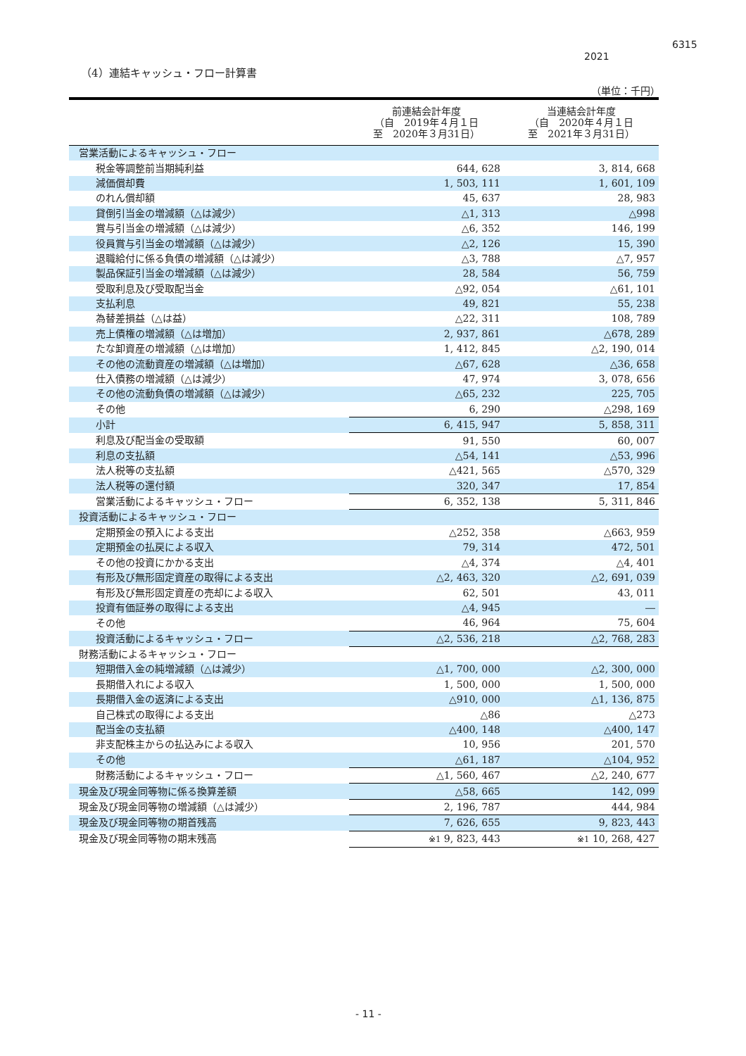6315
2021
（4）連結キャッシュ・フロー計算書
（単位：千円）
| | 前連結会計年度 （自 2019年４月１日 至 2020年３月31日） | 当連結会計年度 （自 2020年４月１日 至 2021年３月31日） |
| --- | --- | --- |
| 営業活動によるキャッシュ・フロー | | |
| 税金等調整前当期純利益 | 644, 628 | 3, 814, 668 |
| 減価償却費 | 1, 503, 111 | 1, 601, 109 |
| のれん償却額 | 45, 637 | 28, 983 |
| 貸倒引当金の増減額（△は減少） | △1, 313 | △998 |
| 賞与引当金の増減額（△は減少） | △6, 352 | 146, 199 |
| 役員賞与引当金の増減額（△は減少） | △2, 126 | 15, 390 |
| 退職給付に係る負債の増減額（△は減少） | △3, 788 | △7, 957 |
| 製品保証引当金の増減額（△は減少） | 28, 584 | 56, 759 |
| 受取利息及び受取配当金 | △92, 054 | △61, 101 |
| 支払利息 | 49, 821 | 55, 238 |
| 為替差損益（△は益） | △22, 311 | 108, 789 |
| 売上債権の増減額（△は増加） | 2, 937, 861 | △678, 289 |
| たな卸資産の増減額（△は増加） | 1, 412, 845 | △2, 190, 014 |
| その他の流動資産の増減額（△は増加） | △67, 628 | △36, 658 |
| 仕入債務の増減額（△は減少） | 47, 974 | 3, 078, 656 |
| その他の流動負債の増減額（△は減少） | △65, 232 | 225, 705 |
| その他 | 6, 290 | △298, 169 |
| 小計 | 6, 415, 947 | 5, 858, 311 |
| 利息及び配当金の受取額 | 91, 550 | 60, 007 |
| 利息の支払額 | △54, 141 | △53, 996 |
| 法人税等の支払額 | △421, 565 | △570, 329 |
| 法人税等の還付額 | 320, 347 | 17, 854 |
| 営業活動によるキャッシュ・フロー | 6, 352, 138 | 5, 311, 846 |
| 投資活動によるキャッシュ・フロー | | |
| 定期預金の預入による支出 | △252, 358 | △663, 959 |
| 定期預金の払戻による収入 | 79, 314 | 472, 501 |
| その他の投資にかかる支出 | △4, 374 | △4, 401 |
| 有形及び無形固定資産の取得による支出 | △2, 463, 320 | △2, 691, 039 |
| 有形及び無形固定資産の売却による収入 | 62, 501 | 43, 011 |
| 投資有価証券の取得による支出 | △4, 945 | ― |
| その他 | 46, 964 | 75, 604 |
| 投資活動によるキャッシュ・フロー | △2, 536, 218 | △2, 768, 283 |
| 財務活動によるキャッシュ・フロー | | |
| 短期借入金の純増減額（△は減少） | △1, 700, 000 | △2, 300, 000 |
| 長期借入れによる収入 | 1, 500, 000 | 1, 500, 000 |
| 長期借入金の返済による支出 | △910, 000 | △1, 136, 875 |
| 自己株式の取得による支出 | △86 | △273 |
| 配当金の支払額 | △400, 148 | △400, 147 |
| 非支配株主からの払込みによる収入 | 10, 956 | 201, 570 |
| その他 | △61, 187 | △104, 952 |
| 財務活動によるキャッシュ・フロー | △1, 560, 467 | △2, 240, 677 |
| 現金及び現金同等物に係る換算差額 | △58, 665 | 142, 099 |
| 現金及び現金同等物の増減額（△は減少） | 2, 196, 787 | 444, 984 |
| 現金及び現金同等物の期首残高 | 7, 626, 655 | 9, 823, 443 |
| 現金及び現金同等物の期末残高 | ※1 9, 823, 443 | ※1 10, 268, 427 |
- 11 -